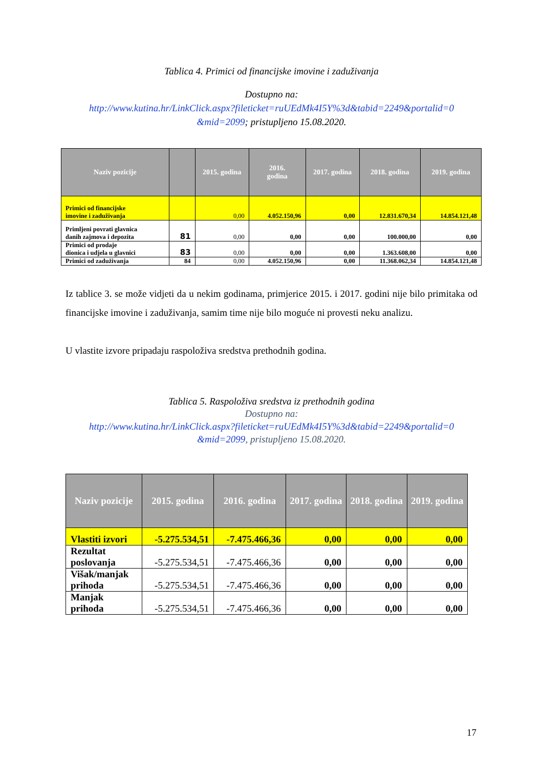Tablica 4. Primici od financijske imovine i zaduživanja
Dostupno na:
http://www.kutina.hr/LinkClick.aspx?fileticket=ruUEdMk4I5Y%3d&tabid=2249&portalid=0
&mid=2099; pristupljeno 15.08.2020.
| Naziv pozicije | | 2015. godina | 2016. godina | 2017. godina | 2018. godina | 2019. godina |
| --- | --- | --- | --- | --- | --- | --- |
| Primici od financijske imovine i zaduživanja | | 0,00 | 4.052.150,96 | 0,00 | 12.831.670,34 | 14.854.121,48 |
| Primljeni povrati glavnica danih zajmova i depozita | 81 | 0,00 | 0,00 | 0,00 | 100.000,00 | 0,00 |
| Primici od prodaje dionica i udjela u glavnici | 83 | 0,00 | 0,00 | 0,00 | 1.363.608,00 | 0,00 |
| Primici od zaduživanja | 84 | 0,00 | 4.052.150,96 | 0,00 | 11.368.062,34 | 14.854.121,48 |
Iz tablice 3. se može vidjeti da u nekim godinama, primjerice 2015. i 2017. godini nije bilo primitaka od financijske imovine i zaduživanja, samim time nije bilo moguće ni provesti neku analizu.
U vlastite izvore pripadaju raspoloživa sredstva prethodnih godina.
Tablica 5. Raspoloživa sredstva iz prethodnih godina
Dostupno na:
http://www.kutina.hr/LinkClick.aspx?fileticket=ruUEdMk4I5Y%3d&tabid=2249&portalid=0
&mid=2099, pristupljeno 15.08.2020.
| Naziv pozicije | 2015. godina | 2016. godina | 2017. godina | 2018. godina | 2019. godina |
| --- | --- | --- | --- | --- | --- |
| Vlastiti izvori | -5.275.534,51 | -7.475.466,36 | 0,00 | 0,00 | 0,00 |
| Rezultat poslovanja | -5.275.534,51 | -7.475.466,36 | 0,00 | 0,00 | 0,00 |
| Višak/manjak prihoda | -5.275.534,51 | -7.475.466,36 | 0,00 | 0,00 | 0,00 |
| Manjak prihoda | -5.275.534,51 | -7.475.466,36 | 0,00 | 0,00 | 0,00 |
17